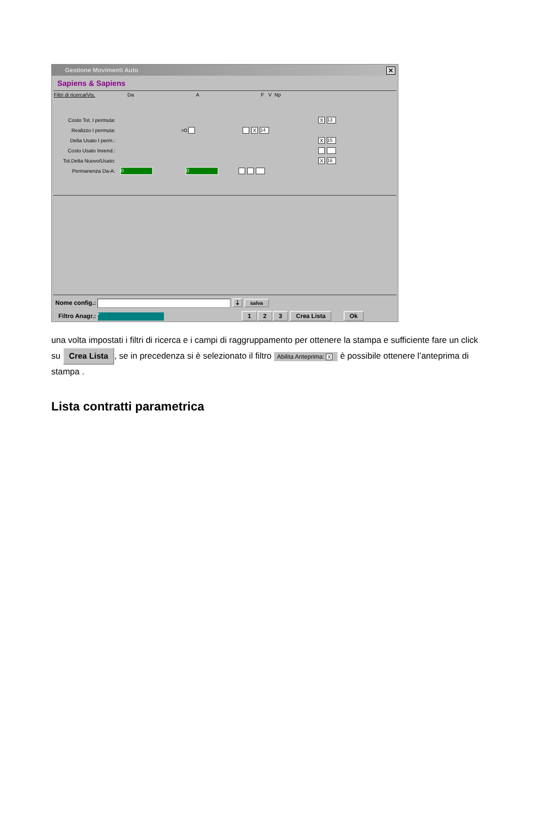Gestione Movimenti Auto ✕
Sapiens & Sapiens
Filtri di ricerca/Vis. Da A F V Np
Costo Tot. I permuta: X 13
Realizzo I permuta: >0: X 14
Delta Usato I perm.: X 15
Costo Usato Invend.:
Tot.Delta Nuovo/Usato: X 16
Permanenza Da-A: 0 0
Nome config.: ⇣ salva
Filtro Anagr.: * 1 2 3 Crea Lista Ok
una volta impostati i filtri di ricerca e i campi di raggruppamento per ottenere la stampa e sufficiente fare un click su Crea Lista, se in precedenza si è selezionato il filtro Abilita Anteprima: X è possibile ottenere l’anteprima di stampa .
Lista contratti parametrica